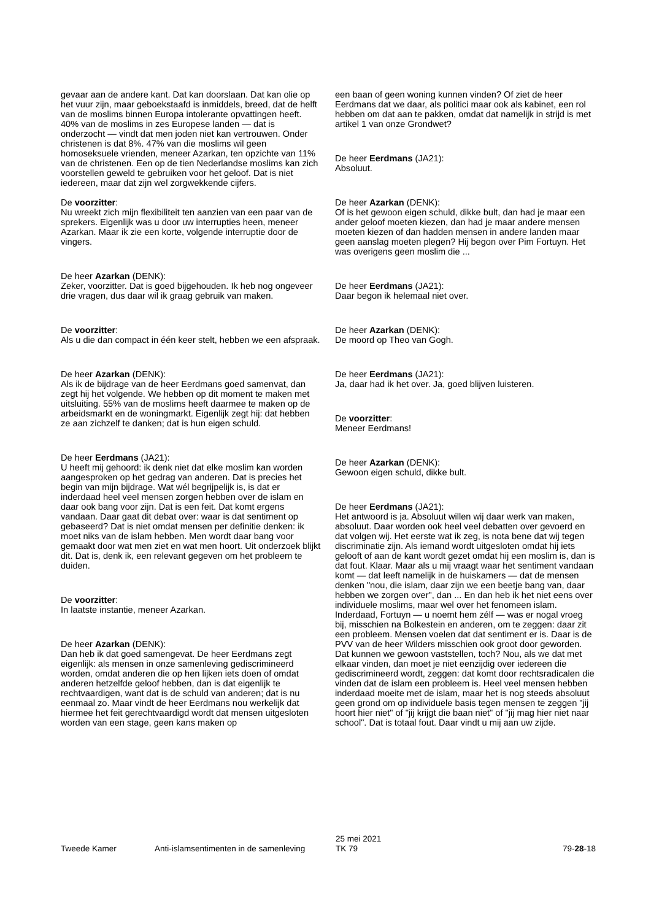gevaar aan de andere kant. Dat kan doorslaan. Dat kan olie op het vuur zijn, maar geboekstaafd is inmiddels, breed, dat de helft van de moslims binnen Europa intolerante opvattingen heeft. 40% van de moslims in zes Europese landen — dat is onderzocht — vindt dat men joden niet kan vertrouwen. Onder christenen is dat 8%. 47% van die moslims wil geen homoseksuele vrienden, meneer Azarkan, ten opzichte van 11% van de christenen. Een op de tien Nederlandse moslims kan zich voorstellen geweld te gebruiken voor het geloof. Dat is niet iedereen, maar dat zijn wel zorgwekkende cijfers.
De voorzitter:
Nu wreekt zich mijn flexibiliteit ten aanzien van een paar van de sprekers. Eigenlijk was u door uw interrupties heen, meneer Azarkan. Maar ik zie een korte, volgende interruptie door de vingers.
De heer Azarkan (DENK):
Zeker, voorzitter. Dat is goed bijgehouden. Ik heb nog ongeveer drie vragen, dus daar wil ik graag gebruik van maken.
De voorzitter:
Als u die dan compact in één keer stelt, hebben we een afspraak.
De heer Azarkan (DENK):
Als ik de bijdrage van de heer Eerdmans goed samenvat, dan zegt hij het volgende. We hebben op dit moment te maken met uitsluiting. 55% van de moslims heeft daarmee te maken op de arbeidsmarkt en de woningmarkt. Eigenlijk zegt hij: dat hebben ze aan zichzelf te danken; dat is hun eigen schuld.
De heer Eerdmans (JA21):
U heeft mij gehoord: ik denk niet dat elke moslim kan worden aangesproken op het gedrag van anderen. Dat is precies het begin van mijn bijdrage. Wat wél begrijpelijk is, is dat er inderdaad heel veel mensen zorgen hebben over de islam en daar ook bang voor zijn. Dat is een feit. Dat komt ergens vandaan. Daar gaat dit debat over: waar is dat sentiment op gebaseerd? Dat is niet omdat mensen per definitie denken: ik moet niks van de islam hebben. Men wordt daar bang voor gemaakt door wat men ziet en wat men hoort. Uit onderzoek blijkt dit. Dat is, denk ik, een relevant gegeven om het probleem te duiden.
De voorzitter:
In laatste instantie, meneer Azarkan.
De heer Azarkan (DENK):
Dan heb ik dat goed samengevat. De heer Eerdmans zegt eigenlijk: als mensen in onze samenleving gediscrimineerd worden, omdat anderen die op hen lijken iets doen of omdat anderen hetzelfde geloof hebben, dan is dat eigenlijk te rechtvaardigen, want dat is de schuld van anderen; dat is nu eenmaal zo. Maar vindt de heer Eerdmans nou werkelijk dat hiermee het feit gerechtvaardigd wordt dat mensen uitgesloten worden van een stage, geen kans maken op
een baan of geen woning kunnen vinden? Of ziet de heer Eerdmans dat we daar, als politici maar ook als kabinet, een rol hebben om dat aan te pakken, omdat dat namelijk in strijd is met artikel 1 van onze Grondwet?
De heer Eerdmans (JA21):
Absoluut.
De heer Azarkan (DENK):
Of is het gewoon eigen schuld, dikke bult, dan had je maar een ander geloof moeten kiezen, dan had je maar andere mensen moeten kiezen of dan hadden mensen in andere landen maar geen aanslag moeten plegen? Hij begon over Pim Fortuyn. Het was overigens geen moslim die ...
De heer Eerdmans (JA21):
Daar begon ik helemaal niet over.
De heer Azarkan (DENK):
De moord op Theo van Gogh.
De heer Eerdmans (JA21):
Ja, daar had ik het over. Ja, goed blijven luisteren.
De voorzitter:
Meneer Eerdmans!
De heer Azarkan (DENK):
Gewoon eigen schuld, dikke bult.
De heer Eerdmans (JA21):
Het antwoord is ja. Absoluut willen wij daar werk van maken, absoluut. Daar worden ook heel veel debatten over gevoerd en dat volgen wij. Het eerste wat ik zeg, is nota bene dat wij tegen discriminatie zijn. Als iemand wordt uitgesloten omdat hij iets gelooft of aan de kant wordt gezet omdat hij een moslim is, dan is dat fout. Klaar. Maar als u mij vraagt waar het sentiment vandaan komt — dat leeft namelijk in de huiskamers — dat de mensen denken "nou, die islam, daar zijn we een beetje bang van, daar hebben we zorgen over", dan ... En dan heb ik het niet eens over individuele moslims, maar wel over het fenomeen islam. Inderdaad, Fortuyn — u noemt hem zélf — was er nogal vroeg bij, misschien na Bolkestein en anderen, om te zeggen: daar zit een probleem. Mensen voelen dat dat sentiment er is. Daar is de PVV van de heer Wilders misschien ook groot door geworden. Dat kunnen we gewoon vaststellen, toch? Nou, als we dat met elkaar vinden, dan moet je niet eenzijdig over iedereen die gediscrimineerd wordt, zeggen: dat komt door rechtsradicalen die vinden dat de islam een probleem is. Heel veel mensen hebben inderdaad moeite met de islam, maar het is nog steeds absoluut geen grond om op individuele basis tegen mensen te zeggen "jij hoort hier niet" of "jij krijgt die baan niet" of "jij mag hier niet naar school". Dat is totaal fout. Daar vindt u mij aan uw zijde.
Tweede Kamer Anti-islamsentimenten in de samenleving 25 mei 2021
TK 79 79-28-18